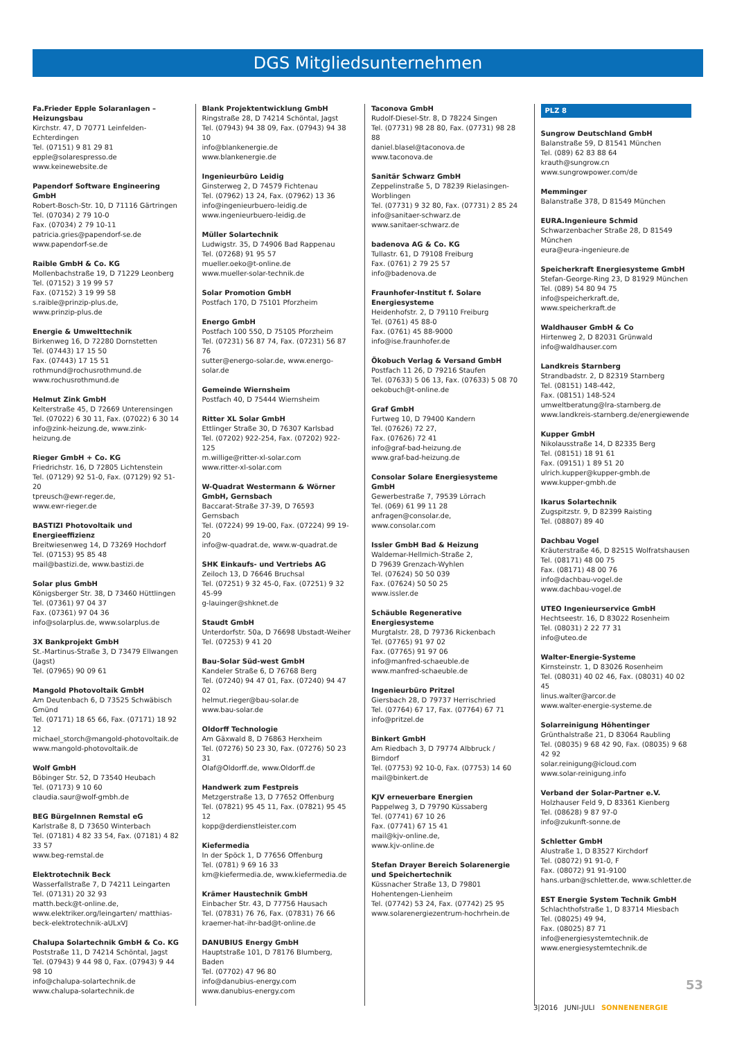DGS Mitgliedsunternehmen
Fa.Frieder Epple Solaranlagen – Heizungsbau
Kirchstr. 47, D 70771 Leinfelden-Echterdingen
Tel. (07151) 9 81 29 81
epple@solarespresso.de
www.keinewebsite.de
Papendorf Software Engineering GmbH
Robert-Bosch-Str. 10, D 71116 Gärtringen
Tel. (07034) 2 79 10-0
Fax. (07034) 2 79 10-11
patricia.gries@papendorf-se.de
www.papendorf-se.de
Raible GmbH & Co. KG
Mollenbachstraße 19, D 71229 Leonberg
Tel. (07152) 3 19 99 57
Fax. (07152) 3 19 99 58
s.raible@prinzip-plus.de,
www.prinzip-plus.de
Energie & Umwelttechnik
Birkenweg 16, D 72280 Dornstetten
Tel. (07443) 17 15 50
Fax. (07443) 17 15 51
rothmund@rochusrothmund.de
www.rochusrothmund.de
Helmut Zink GmbH
Kelterstraße 45, D 72669 Unterensingen
Tel. (07022) 6 30 11, Fax. (07022) 6 30 14
info@zink-heizung.de, www.zink-heizung.de
Rieger GmbH + Co. KG
Friedrichstr. 16, D 72805 Lichtenstein
Tel. (07129) 92 51-0, Fax. (07129) 92 51-20
tpreusch@ewr-reger.de,
www.ewr-rieger.de
BASTIZI Photovoltaik und Energieeffizienz
Breitwiesenweg 14, D 73269 Hochdorf
Tel. (07153) 95 85 48
mail@bastizi.de, www.bastizi.de
Solar plus GmbH
Königsberger Str. 38, D 73460 Hüttlingen
Tel. (07361) 97 04 37
Fax. (07361) 97 04 36
info@solarplus.de, www.solarplus.de
3X Bankprojekt GmbH
St.-Martinus-Straße 3, D 73479 Ellwangen (Jagst)
Tel. (07965) 90 09 61
Mangold Photovoltaik GmbH
Am Deutenbach 6, D 73525 Schwäbisch Gmünd
Tel. (07171) 18 65 66, Fax. (07171) 18 92 12
michael_storch@mangold-photovoltaik.de
www.mangold-photovoltaik.de
Wolf GmbH
Böbinger Str. 52, D 73540 Heubach
Tel. (07173) 9 10 60
claudia.saur@wolf-gmbh.de
BEG BürgeInnen Remstal eG
Karlstraße 8, D 73650 Winterbach
Tel. (07181) 4 82 33 54, Fax. (07181) 4 82 33 57
www.beg-remstal.de
Elektrotechnik Beck
Wasserfallstraße 7, D 74211 Leingarten
Tel. (07131) 20 32 93
matth.beck@t-online.de,
www.elektriker.org/leingarten/ matthias-beck-elektrotechnik-aULxVJ
Chalupa Solartechnik GmbH & Co. KG
Poststraße 11, D 74214 Schöntal, Jagst
Tel. (07943) 9 44 98 0, Fax. (07943) 9 44 98 10
info@chalupa-solartechnik.de
www.chalupa-solartechnik.de
Blank Projektentwicklung GmbH
Ringstraße 28, D 74214 Schöntal, Jagst
Tel. (07943) 94 38 09, Fax. (07943) 94 38 10
info@blankenergie.de
www.blankenergie.de
Ingenieurbüro Leidig
Ginsterweg 2, D 74579 Fichtenau
Tel. (07962) 13 24, Fax. (07962) 13 36
info@ingenieurbuero-leidig.de
www.ingenieurbuero-leidig.de
Müller Solartechnik
Ludwigstr. 35, D 74906 Bad Rappenau
Tel. (07268) 91 95 57
mueller.oeko@t-online.de
www.mueller-solar-technik.de
Solar Promotion GmbH
Postfach 170, D 75101 Pforzheim
Energo GmbH
Postfach 100 550, D 75105 Pforzheim
Tel. (07231) 56 87 74, Fax. (07231) 56 87 76
sutter@energo-solar.de, www.energo-solar.de
Gemeinde Wiernsheim
Postfach 40, D 75444 Wiernsheim
Ritter XL Solar GmbH
Ettlinger Straße 30, D 76307 Karlsbad
Tel. (07202) 922-254, Fax. (07202) 922-125
m.willige@ritter-xl-solar.com
www.ritter-xl-solar.com
W-Quadrat Westermann & Wörner GmbH, Gernsbach
Baccarat-Straße 37-39, D 76593 Gernsbach
Tel. (07224) 99 19-00, Fax. (07224) 99 19-20
info@w-quadrat.de, www.w-quadrat.de
SHK Einkaufs- und Vertriebs AG
Zeiloch 13, D 76646 Bruchsal
Tel. (07251) 9 32 45-0, Fax. (07251) 9 32 45-99
g-lauinger@shknet.de
Staudt GmbH
Unterdorfstr. 50a, D 76698 Ubstadt-Weiher
Tel. (07253) 9 41 20
Bau-Solar Süd-west GmbH
Kandeler Straße 6, D 76768 Berg
Tel. (07240) 94 47 01, Fax. (07240) 94 47 02
helmut.rieger@bau-solar.de
www.bau-solar.de
Oldorff Technologie
Am Gäxwald 8, D 76863 Herxheim
Tel. (07276) 50 23 30, Fax. (07276) 50 23 31
Olaf@Oldorff.de, www.Oldorff.de
Handwerk zum Festpreis
Metzgerstraße 13, D 77652 Offenburg
Tel. (07821) 95 45 11, Fax. (07821) 95 45 12
kopp@derdienstleister.com
Kiefermedia
In der Spöck 1, D 77656 Offenburg
Tel. (0781) 9 69 16 33
km@kiefermedia.de, www.kiefermedia.de
Krämer Haustechnik GmbH
Einbacher Str. 43, D 77756 Hausach
Tel. (07831) 76 76, Fax. (07831) 76 66
kraemer-hat-ihr-bad@t-online.de
DANUBIUS Energy GmbH
Hauptstraße 101, D 78176 Blumberg, Baden
Tel. (07702) 47 96 80
info@danubius-energy.com
www.danubius-energy.com
Taconova GmbH
Rudolf-Diesel-Str. 8, D 78224 Singen
Tel. (07731) 98 28 80, Fax. (07731) 98 28 88
daniel.blasel@taconova.de
www.taconova.de
Sanitär Schwarz GmbH
Zeppelinstraße 5, D 78239 Rielasingen-Worblingen
Tel. (07731) 9 32 80, Fax. (07731) 2 85 24
info@sanitaer-schwarz.de
www.sanitaer-schwarz.de
badenova AG & Co. KG
Tullastr. 61, D 79108 Freiburg
Fax. (0761) 2 79 25 57
info@badenova.de
Fraunhofer-Institut f. Solare Energiesysteme
Heidenhofstr. 2, D 79110 Freiburg
Tel. (0761) 45 88-0
Fax. (0761) 45 88-9000
info@ise.fraunhofer.de
Ökobuch Verlag & Versand GmbH
Postfach 11 26, D 79216 Staufen
Tel. (07633) 5 06 13, Fax. (07633) 5 08 70
oekobuch@t-online.de
Graf GmbH
Furtweg 10, D 79400 Kandern
Tel. (07626) 72 27,
Fax. (07626) 72 41
info@graf-bad-heizung.de
www.graf-bad-heizung.de
Consolar Solare Energiesysteme GmbH
Gewerbestraße 7, 79539 Lörrach
Tel. (069) 61 99 11 28
anfragen@consolar.de,
www.consolar.com
Issler GmbH Bad & Heizung
Waldemar-Hellmich-Straße 2,
D 79639 Grenzach-Wyhlen
Tel. (07624) 50 50 039
Fax. (07624) 50 50 25
www.issler.de
Schäuble Regenerative Energiesysteme
Murgtalstr. 28, D 79736 Rickenbach
Tel. (07765) 91 97 02
Fax. (07765) 91 97 06
info@manfred-schaeuble.de
www.manfred-schaeuble.de
Ingenieurbüro Pritzel
Giersbach 28, D 79737 Herrischried
Tel. (07764) 67 17, Fax. (07764) 67 71
info@pritzel.de
Binkert GmbH
Am Riedbach 3, D 79774 Albbruck / Birndorf
Tel. (07753) 92 10-0, Fax. (07753) 14 60
mail@binkert.de
KJV erneuerbare Energien
Pappelweg 3, D 79790 Küssaberg
Tel. (07741) 67 10 26
Fax. (07741) 67 15 41
mail@kjv-online.de,
www.kjv-online.de
Stefan Drayer Bereich Solarenergie und Speichertechnik
Küssnacher Straße 13, D 79801 Hohentengen-Lienheim
Tel. (07742) 53 24, Fax. (07742) 25 95
www.solarenergiezentrum-hochrhein.de
PLZ 8
Sungrow Deutschland GmbH
Balanstraße 59, D 81541 München
Tel. (089) 62 83 88 64
krauth@sungrow.cn
www.sungrowpower.com/de
Memminger
Balanstraße 378, D 81549 München
EURA.Ingenieure Schmid
Schwarzenbacher Straße 28, D 81549 München
eura@eura-ingenieure.de
Speicherkraft Energiesysteme GmbH
Stefan-George-Ring 23, D 81929 München
Tel. (089) 54 80 94 75
info@speicherkraft.de,
www.speicherkraft.de
Waldhauser GmbH & Co
Hirtenweg 2, D 82031 Grünwald
info@waldhauser.com
Landkreis Starnberg
Strandbadstr. 2, D 82319 Starnberg
Tel. (08151) 148-442,
Fax. (08151) 148-524
umweltberatung@lra-starnberg.de
www.landkreis-starnberg.de/energiewende
Kupper GmbH
Nikolausstraße 14, D 82335 Berg
Tel. (08151) 18 91 61
Fax. (09151) 1 89 51 20
ulrich.kupper@kupper-gmbh.de
www.kupper-gmbh.de
Ikarus Solartechnik
Zugspitzstr. 9, D 82399 Raisting
Tel. (08807) 89 40
Dachbau Vogel
Kräuterstraße 46, D 82515 Wolfratshausen
Tel. (08171) 48 00 75
Fax. (08171) 48 00 76
info@dachbau-vogel.de
www.dachbau-vogel.de
UTEO Ingenieurservice GmbH
Hechtseestr. 16, D 83022 Rosenheim
Tel. (08031) 2 22 77 31
info@uteo.de
Walter-Energie-Systeme
Kirnsteinstr. 1, D 83026 Rosenheim
Tel. (08031) 40 02 46, Fax. (08031) 40 02 45
linus.walter@arcor.de
www.walter-energie-systeme.de
Solarreinigung Höhentinger
Grünthalstraße 21, D 83064 Raubling
Tel. (08035) 9 68 42 90, Fax. (08035) 9 68 42 92
solar.reinigung@icloud.com
www.solar-reinigung.info
Verband der Solar-Partner e.V.
Holzhauser Feld 9, D 83361 Kienberg
Tel. (08628) 9 87 97-0
info@zukunft-sonne.de
Schletter GmbH
Alustraße 1, D 83527 Kirchdorf
Tel. (08072) 91 91-0, F
Fax. (08072) 91 91-9100
hans.urban@schletter.de, www.schletter.de
EST Energie System Technik GmbH
Schlachthofstraße 1, D 83714 Miesbach
Tel. (08025) 49 94,
Fax. (08025) 87 71
info@energiesystemtechnik.de
www.energiesystemtechnik.de
53
3|2016 JUNI-JULI SONNENENERGIE